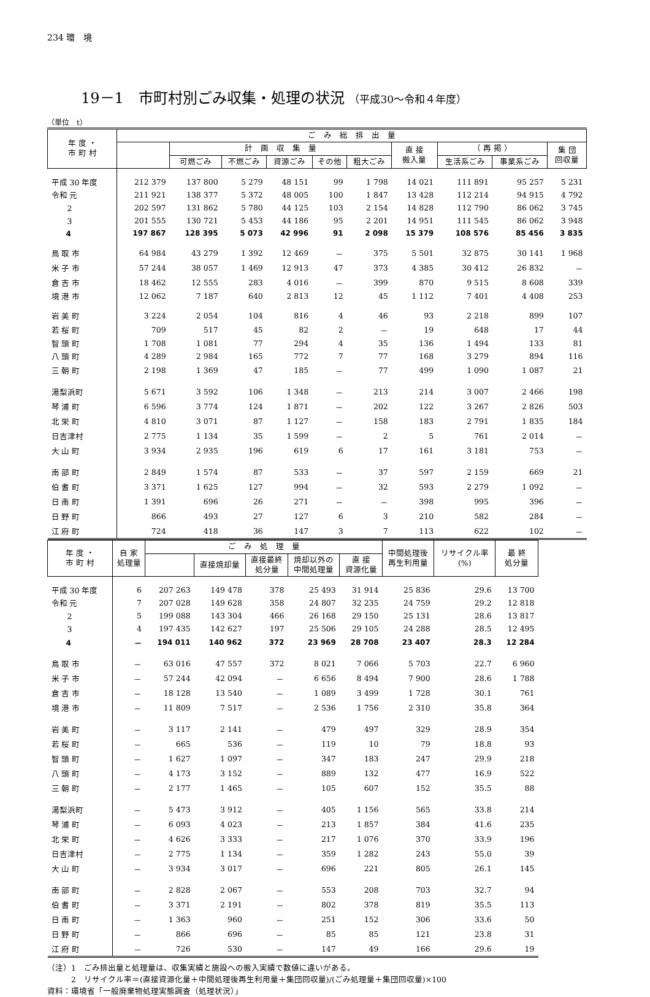234 環　境
19－1　市町村別ごみ収集・処理の状況 （平成30～令和４年度）
（単位　t）
| 年 度 ・ 市 町 村 | ご み 総 排 出 量 | | | | | | | | | |
| --- | --- | --- | --- | --- | --- | --- | --- | --- | --- | --- |
| | | 計 画 収 集 量 | | | | | 直 接 搬入量 | （ 再 掲 ） | | 集 団 回収量 |
| | | 可燃ごみ | 不燃ごみ | 資源ごみ | その他 | 粗大ごみ | | 生活系ごみ | 事業系ごみ | |
| 平成 30 年度 | 212 379 | 137 800 | 5 279 | 48 151 | 99 | 1 798 | 14 021 | 111 891 | 95 257 | 5 231 |
| 令和 元 | 211 921 | 138 377 | 5 372 | 48 005 | 100 | 1 847 | 13 428 | 112 214 | 94 915 | 4 792 |
| 2 | 202 597 | 131 862 | 5 780 | 44 125 | 103 | 2 154 | 14 828 | 112 790 | 86 062 | 3 745 |
| 3 | 201 555 | 130 721 | 5 453 | 44 186 | 95 | 2 201 | 14 951 | 111 545 | 86 062 | 3 948 |
| 4 | 197 867 | 128 395 | 5 073 | 42 996 | 91 | 2 098 | 15 379 | 108 576 | 85 456 | 3 835 |
| 鳥 取 市 | 64 984 | 43 279 | 1 392 | 12 469 | － | 375 | 5 501 | 32 875 | 30 141 | 1 968 |
| 米 子 市 | 57 244 | 38 057 | 1 469 | 12 913 | 47 | 373 | 4 385 | 30 412 | 26 832 | － |
| 倉 吉 市 | 18 462 | 12 555 | 283 | 4 016 | － | 399 | 870 | 9 515 | 8 608 | 339 |
| 境 港 市 | 12 062 | 7 187 | 640 | 2 813 | 12 | 45 | 1 112 | 7 401 | 4 408 | 253 |
| 岩 美 町 | 3 224 | 2 054 | 104 | 816 | 4 | 46 | 93 | 2 218 | 899 | 107 |
| 若 桜 町 | 709 | 517 | 45 | 82 | 2 | － | 19 | 648 | 17 | 44 |
| 智 頭 町 | 1 708 | 1 081 | 77 | 294 | 4 | 35 | 136 | 1 494 | 133 | 81 |
| 八 頭 町 | 4 289 | 2 984 | 165 | 772 | 7 | 77 | 168 | 3 279 | 894 | 116 |
| 三 朝 町 | 2 198 | 1 369 | 47 | 185 | － | 77 | 499 | 1 090 | 1 087 | 21 |
| 湯梨浜町 | 5 671 | 3 592 | 106 | 1 348 | － | 213 | 214 | 3 007 | 2 466 | 198 |
| 琴 浦 町 | 6 596 | 3 774 | 124 | 1 871 | － | 202 | 122 | 3 267 | 2 826 | 503 |
| 北 栄 町 | 4 810 | 3 071 | 87 | 1 127 | － | 158 | 183 | 2 791 | 1 835 | 184 |
| 日吉津村 | 2 775 | 1 134 | 35 | 1 599 | － | 2 | 5 | 761 | 2 014 | － |
| 大 山 町 | 3 934 | 2 935 | 196 | 619 | 6 | 17 | 161 | 3 181 | 753 | － |
| 南 部 町 | 2 849 | 1 574 | 87 | 533 | － | 37 | 597 | 2 159 | 669 | 21 |
| 伯 耆 町 | 3 371 | 1 625 | 127 | 994 | － | 32 | 593 | 2 279 | 1 092 | － |
| 日 南 町 | 1 391 | 696 | 26 | 271 | － | － | 398 | 995 | 396 | － |
| 日 野 町 | 866 | 493 | 27 | 127 | 6 | 3 | 210 | 582 | 284 | － |
| 江 府 町 | 724 | 418 | 36 | 147 | 3 | 7 | 113 | 622 | 102 | － |
| 年 度 ・ 市 町 村 | 自 家 処理量 | ご み 処 理 量 | | | | | 中間処理後 再生利用量 | リサイクル率 (%) | 最 終 処分量 |
| --- | --- | --- | --- | --- | --- | --- | --- | --- | --- |
| | | | 直接焼却量 | 直接最終 処分量 | 焼却以外の 中間処理量 | 直 接 資源化量 | | | |
| 平成 30 年度 | 6 | 207 263 | 149 478 | 378 | 25 493 | 31 914 | 25 836 | 29.6 | 13 700 |
| 令和 元 | 7 | 207 028 | 149 628 | 358 | 24 807 | 32 235 | 24 759 | 29.2 | 12 818 |
| 2 | 5 | 199 088 | 143 304 | 466 | 26 168 | 29 150 | 25 131 | 28.6 | 13 817 |
| 3 | 4 | 197 435 | 142 627 | 197 | 25 506 | 29 105 | 24 288 | 28.5 | 12 495 |
| 4 | － | 194 011 | 140 962 | 372 | 23 969 | 28 708 | 23 407 | 28.3 | 12 284 |
| 鳥 取 市 | － | 63 016 | 47 557 | 372 | 8 021 | 7 066 | 5 703 | 22.7 | 6 960 |
| 米 子 市 | － | 57 244 | 42 094 | － | 6 656 | 8 494 | 7 900 | 28.6 | 1 788 |
| 倉 吉 市 | － | 18 128 | 13 540 | － | 1 089 | 3 499 | 1 728 | 30.1 | 761 |
| 境 港 市 | － | 11 809 | 7 517 | － | 2 536 | 1 756 | 2 310 | 35.8 | 364 |
| 岩 美 町 | － | 3 117 | 2 141 | － | 479 | 497 | 329 | 28.9 | 354 |
| 若 桜 町 | － | 665 | 536 | － | 119 | 10 | 79 | 18.8 | 93 |
| 智 頭 町 | － | 1 627 | 1 097 | － | 347 | 183 | 247 | 29.9 | 218 |
| 八 頭 町 | － | 4 173 | 3 152 | － | 889 | 132 | 477 | 16.9 | 522 |
| 三 朝 町 | － | 2 177 | 1 465 | － | 105 | 607 | 152 | 35.5 | 88 |
| 湯梨浜町 | － | 5 473 | 3 912 | － | 405 | 1 156 | 565 | 33.8 | 214 |
| 琴 浦 町 | － | 6 093 | 4 023 | － | 213 | 1 857 | 384 | 41.6 | 235 |
| 北 栄 町 | － | 4 626 | 3 333 | － | 217 | 1 076 | 370 | 33.9 | 196 |
| 日吉津村 | － | 2 775 | 1 134 | － | 359 | 1 282 | 243 | 55.0 | 39 |
| 大 山 町 | － | 3 934 | 3 017 | － | 696 | 221 | 805 | 26.1 | 145 |
| 南 部 町 | － | 2 828 | 2 067 | － | 553 | 208 | 703 | 32.7 | 94 |
| 伯 耆 町 | － | 3 371 | 2 191 | － | 802 | 378 | 819 | 35.5 | 113 |
| 日 南 町 | － | 1 363 | 960 | － | 251 | 152 | 306 | 33.6 | 50 |
| 日 野 町 | － | 866 | 696 | － | 85 | 85 | 121 | 23.8 | 31 |
| 江 府 町 | － | 726 | 530 | － | 147 | 49 | 166 | 29.6 | 19 |
（注）1　ごみ排出量と処理量は、収集実績と施設への搬入実績で数値に違いがある。
　　　2　リサイクル率＝(直接資源化量＋中間処理後再生利用量＋集団回収量)/(ごみ処理量＋集団回収量)×100
資料：環境省「一般廃棄物処理実態調査（処理状況）」